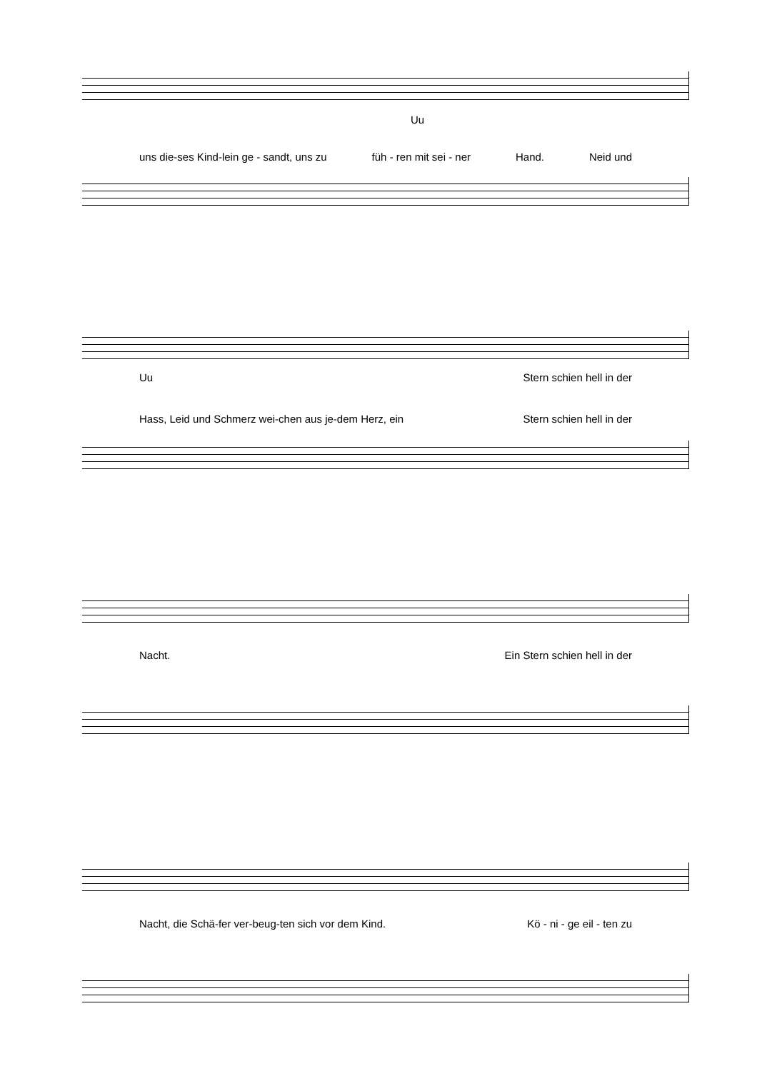Uu
uns die-ses Kind-lein ge - sandt, uns zu füh - ren mit sei - ner Hand. Neid und
Uu Stern schien hell in der
Hass, Leid und Schmerz wei-chen aus je-dem Herz, ein Stern schien hell in der
Nacht. Ein Stern schien hell in der
Nacht, die Schä-fer ver-beug-ten sich vor dem Kind. Kö - ni - ge eil - ten zu